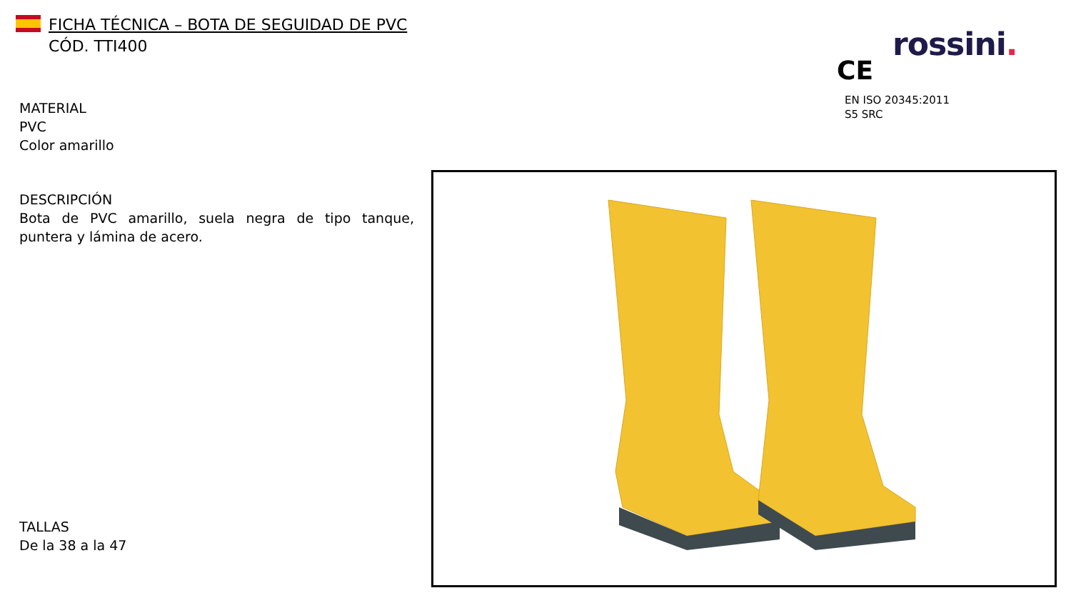FICHA TÉCNICA – BOTA DE SEGUIDAD DE PVC
CÓD. TTI400
rossini.
CE
EN ISO 20345:2011
S5 SRC
MATERIAL
PVC
Color amarillo
DESCRIPCIÓN
Bota de PVC amarillo, suela negra de tipo tanque, puntera y lámina de acero.
TALLAS
De la 38 a la 47